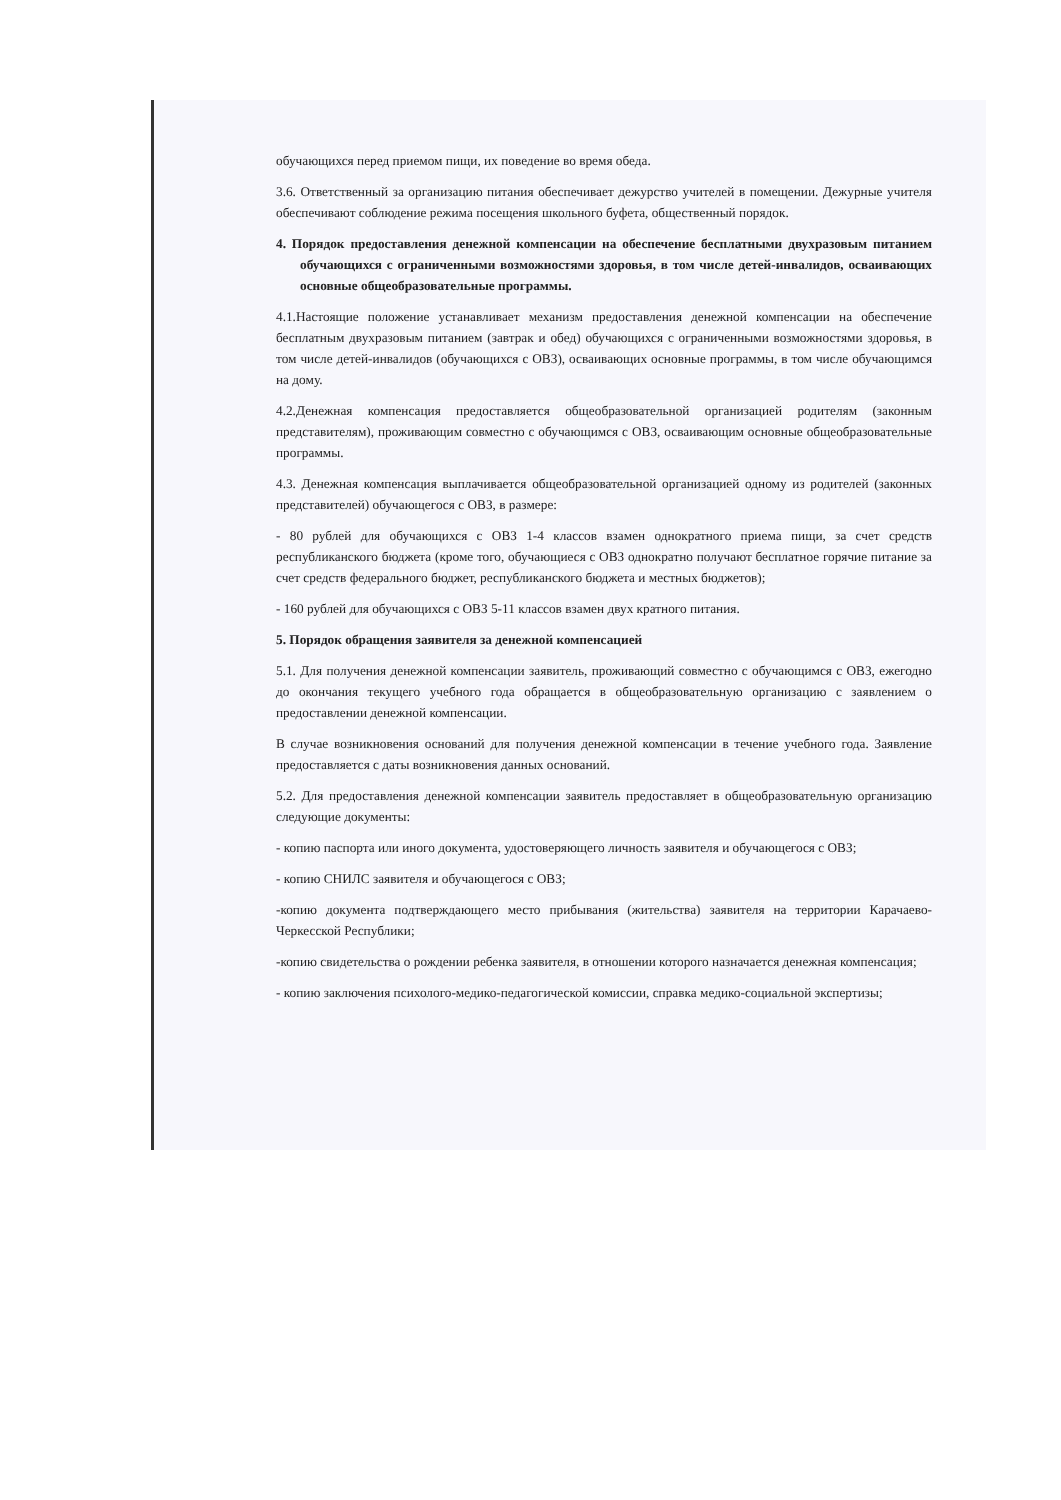обучающихся перед приемом пищи, их поведение во время обеда.
3.6. Ответственный за организацию питания обеспечивает дежурство учителей в помещении. Дежурные учителя обеспечивают соблюдение режима посещения школьного буфета, общественный порядок.
4. Порядок предоставления денежной компенсации на обеспечение бесплатными двухразовым питанием обучающихся с ограниченными возможностями здоровья, в том числе детей-инвалидов, осваивающих основные общеобразовательные программы.
4.1.Настоящие положение устанавливает механизм предоставления денежной компенсации на обеспечение бесплатным двухразовым питанием (завтрак и обед) обучающихся с ограниченными возможностями здоровья, в том числе детей-инвалидов (обучающихся с ОВЗ), осваивающих основные программы, в том числе обучающимся на дому.
4.2.Денежная компенсация предоставляется общеобразовательной организацией родителям (законным представителям), проживающим совместно с обучающимся с ОВЗ, осваивающим основные общеобразовательные программы.
4.3. Денежная компенсация выплачивается общеобразовательной организацией одному из родителей (законных представителей) обучающегося с ОВЗ, в размере:
- 80 рублей для обучающихся с ОВЗ 1-4 классов взамен однократного приема пищи, за счет средств республиканского бюджета (кроме того, обучающиеся с ОВЗ однократно получают бесплатное горячие питание за счет средств федерального бюджет, республиканского бюджета и местных бюджетов);
- 160 рублей для обучающихся с ОВЗ 5-11 классов взамен двух кратного питания.
5. Порядок обращения заявителя за денежной компенсацией
5.1. Для получения денежной компенсации заявитель, проживающий совместно с обучающимся с ОВЗ, ежегодно до окончания текущего учебного года обращается в общеобразовательную организацию с заявлением о предоставлении денежной компенсации.
В случае возникновения оснований для получения денежной компенсации в течение учебного года. Заявление предоставляется с даты возникновения данных оснований.
5.2. Для предоставления денежной компенсации заявитель предоставляет в общеобразовательную организацию следующие документы:
- копию паспорта или иного документа, удостоверяющего личность заявителя и обучающегося с ОВЗ;
- копию СНИЛС заявителя и обучающегося с ОВЗ;
-копию документа подтверждающего место прибывания (жительства) заявителя на территории Карачаево-Черкесской Республики;
-копию свидетельства о рождении ребенка заявителя, в отношении которого назначается денежная компенсация;
- копию заключения психолого-медико-педагогической комиссии, справка медико-социальной экспертизы;